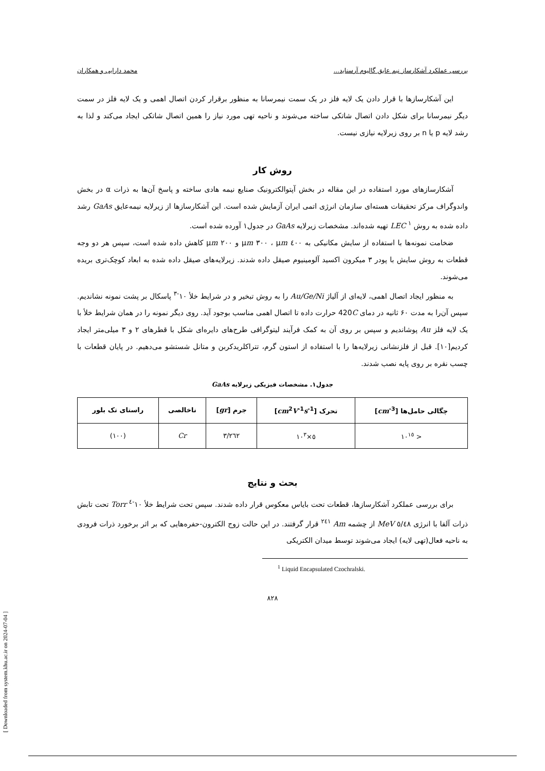بررسی عملکرد آشکارساز نیم عایق گالیوم آرسناید... محمد دارایی و همکاران
این آشکارسازها با قرار دادن یک لایه فلز در یک سمت نیمرسانا به منظور برقرار کردن اتصال اهمی و یک لایه فلز در سمت دیگر نیمرسانا برای شکل دادن اتصال شاتکی ساخته می‌شوند و ناحیه تهی مورد نیاز را همین اتصال شاتکی ایجاد می‌کند و لذا به رشد لایه p یا n بر روی زیرلایه نیازی نیست.
روش کار
آشکارسازهای مورد استفاده در این مقاله در بخش آپتوالکترونیک صنایع نیمه هادی ساخته و پاسخ آن‌ها به ذرات α در بخش واندوگراف مرکز تحقیقات هسته‌ای سازمان انرژی اتمی ایران آزمایش شده است. این آشکارسازها از زیرلایه نیمه‌عایق GaAs رشد داده شده به روش LEC <sup>۱</sup> تهیه شده‌اند. مشخصات زیرلایه GaAs در جدول۱ آورده شده است.
ضخامت نمونه‌ها با استفاده از سایش مکانیکی به ٤٠٠ μm ، ٣٠٠ μm و ٢٠٠ μm کاهش داده شده است، سپس هر دو وجه قطعات به روش سایش با پودر ۳ میکرون اکسید آلومینیوم صیقل داده شدند. زیرلایه‌های صیقل داده شده به ابعاد کوچک‌تری بریده می‌شوند.
به منظور ایجاد اتصال اهمی، لایه‌ای از آلیاژ Au/Ge/Ni را به روش تبخیر و در شرایط خلأ ١٠<sup>-٣</sup> پاسکال بر پشت نمونه نشاندیم. سپس آن‌را به مدت ۶۰ ثانیه در دمای 420C حرارت داده تا اتصال اهمی مناسب بوجود آید. روی دیگر نمونه را در همان شرایط خلأ با یک لایه فلز Au پوشاندیم و سپس بر روی آن به کمک فرآیند لیتوگرافی طرح‌های دایره‌ای شکل با قطرهای ۲ و ۳ میلی‌متر ایجاد کردیم[۱۰]. قبل از فلزنشانی زیرلایه‌ها را با استفاده از استون گرم، تتراکلریدکربن و متانل شستشو می‌دهیم. در پایان قطعات با چسب نقره بر روی پایه نصب شدند.
جدول۱. مشخصات فیزیکی زیرلایه GaAs
| چگالی حامل‌ها [ cm<sup>-3</sup>] | تحرک [ cm<sup>2</sup> V<sup>-1</sup> s<sup>-1</sup>] | جرم [ gr ] | ناخالصی | راستای تک بلور |
| --- | --- | --- | --- | --- |
| < ١٠<sup>١٥</sup> | ٥×١٠<sup>٣</sup> | ٣/٢٦٢ | Cr | (١٠٠) |
بحث و نتایج
برای بررسی عملکرد آشکارسازها، قطعات تحت بایاس معکوس قرار داده شدند. سپس تحت شرایط خلأ ١٠<sup>-٤</sup> Torr تحت تابش ذرات آلفا با انرژی ٥/٤٨ MeV از چشمه Am <sup>٢٤١</sup> قرار گرفتند. در این حالت زوج الکترون-حفره‌هایی که بر اثر برخورد ذرات فرودی به ناحیه فعال(تهی لایه) ایجاد می‌شوند توسط میدان الکتریکی
<sup>1</sup> Liquid Encapsulated Czochralski.
٨٢٨
[ Downloaded from system.khu.ac.ir on 2024-07-04 ]